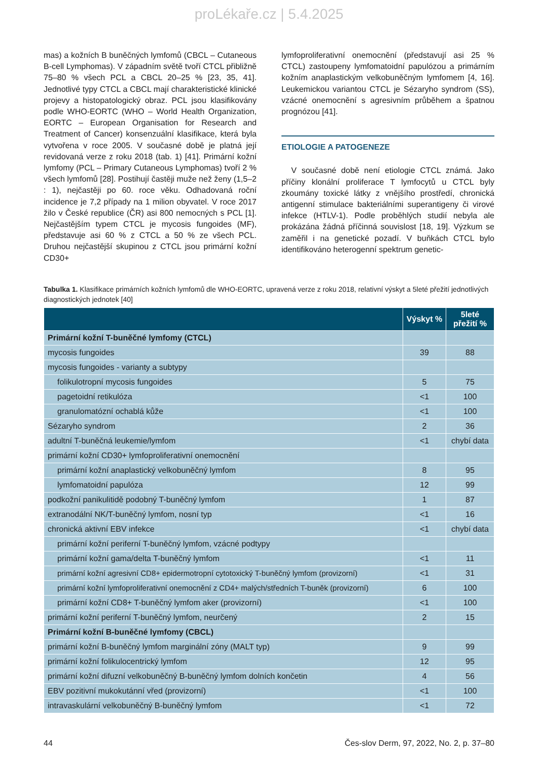proLékaře.cz | 5.4.2025
mas) a kožních B buněčných lymfomů (CBCL – Cutaneous B-cell Lymphomas). V západním světě tvoří CTCL přibližně 75–80 % všech PCL a CBCL 20–25 % [23, 35, 41]. Jednotlivé typy CTCL a CBCL mají charakteristické klinické projevy a histopatologický obraz. PCL jsou klasifikovány podle WHO-EORTC (WHO – World Health Organization, EORTC – European Organisation for Research and Treatment of Cancer) konsenzuální klasifikace, která byla vytvořena v roce 2005. V současné době je platná její revidovaná verze z roku 2018 (tab. 1) [41]. Primární kožní lymfomy (PCL – Primary Cutaneous Lymphomas) tvoří 2 % všech lymfomů [28]. Postihují častěji muže než ženy (1,5–2 : 1), nejčastěji po 60. roce věku. Odhadovaná roční incidence je 7,2 případy na 1 milion obyvatel. V roce 2017 žilo v České republice (ČR) asi 800 nemocných s PCL [1]. Nejčastějším typem CTCL je mycosis fungoides (MF), představuje asi 60 % z CTCL a 50 % ze všech PCL. Druhou nejčastější skupinou z CTCL jsou primární kožní CD30+
lymfoproliferativní onemocnění (představují asi 25 % CTCL) zastoupeny lymfomatoidní papulózou a primárním kožním anaplastickým velkobuněčným lymfomem [4, 16]. Leukemickou variantou CTCL je Sézaryho syndrom (SS), vzácné onemocnění s agresivním průběhem a špatnou prognózou [41].
ETIOLOGIE A PATOGENEZE
V současné době není etiologie CTCL známá. Jako příčiny klonální proliferace T lymfocytů u CTCL byly zkoumány toxické látky z vnějšího prostředí, chronická antigenní stimulace bakteriálními superantigeny či virové infekce (HTLV-1). Podle proběhlých studií nebyla ale prokázána žádná příčinná souvislost [18, 19]. Výzkum se zaměřil i na genetické pozadí. V buňkách CTCL bylo identifikováno heterogenní spektrum genetic-
Tabulka 1. Klasifikace primárních kožních lymfomů dle WHO-EORTC, upravená verze z roku 2018, relativní výskyt a 5leté přežití jednotlivých diagnostických jednotek [40]
| | Výskyt % | 5leté přežití % |
| --- | --- | --- |
| Primární kožní T-buněčné lymfomy (CTCL) | | |
| mycosis fungoides | 39 | 88 |
| mycosis fungoides - varianty a subtypy | | |
| folikulotropní mycosis fungoides | 5 | 75 |
| pagetoidní retikulóza | <1 | 100 |
| granulomatózní ochablá kůže | <1 | 100 |
| Sézaryho syndrom | 2 | 36 |
| adultní T-buněčná leukemie/lymfom | <1 | chybí data |
| primární kožní CD30+ lymfoproliferativní onemocnění | | |
| primární kožní anaplastický velkobuněčný lymfom | 8 | 95 |
| lymfomatoidní papulóza | 12 | 99 |
| podkožní panikulitidě podobný T-buněčný lymfom | 1 | 87 |
| extranodální NK/T-buněčný lymfom, nosní typ | <1 | 16 |
| chronická aktivní EBV infekce | <1 | chybí data |
| primární kožní periferní T-buněčný lymfom, vzácné podtypy | | |
| primární kožní gama/delta T-buněčný lymfom | <1 | 11 |
| primární kožní agresivní CD8+ epidermotropní cytotoxický T-buněčný lymfom (provizorní) | <1 | 31 |
| primární kožní lymfoproliferativní onemocnění z CD4+ malých/středních T-buněk (provizorní) | 6 | 100 |
| primární kožní CD8+ T-buněčný lymfom aker (provizorní) | <1 | 100 |
| primární kožní periferní T-buněčný lymfom, neurčený | 2 | 15 |
| Primární kožní B-buněčné lymfomy (CBCL) | | |
| primární kožní B-buněčný lymfom marginální zóny (MALT typ) | 9 | 99 |
| primární kožní folikulocentrický lymfom | 12 | 95 |
| primární kožní difuzní velkobuněčný B-buněčný lymfom dolních končetin | 4 | 56 |
| EBV pozitivní mukokutánní vřed (provizorní) | <1 | 100 |
| intravaskulární velkobuněčný B-buněčný lymfom | <1 | 72 |
44 Čes-slov Derm, 97, 2022, No. 2, p. 37–80